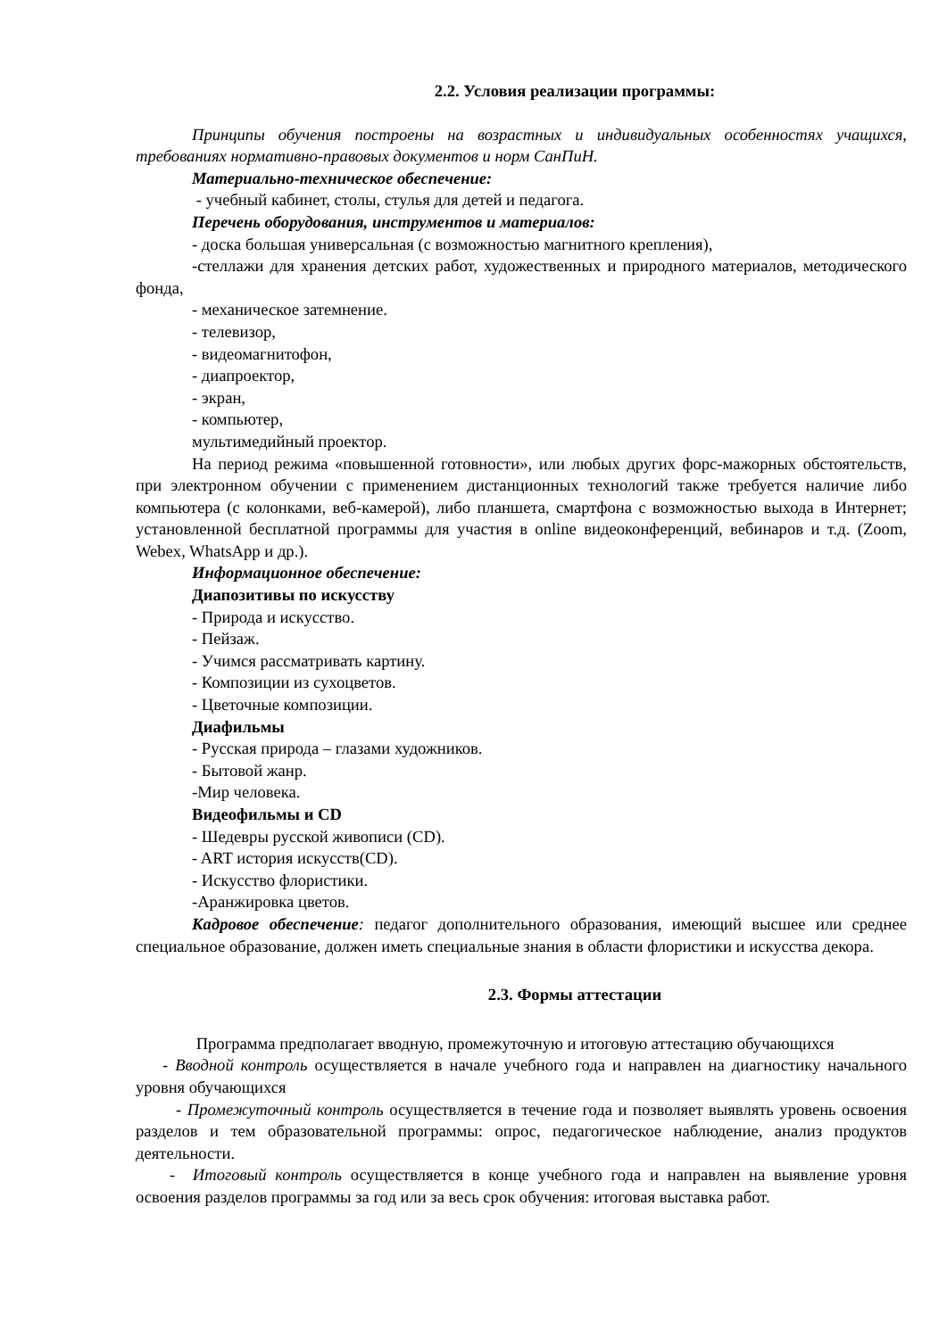2.2. Условия реализации программы:
Принципы обучения построены на возрастных и индивидуальных особенностях учащихся, требованиях нормативно-правовых документов и норм СанПиН.
Материально-техническое обеспечение:
- учебный кабинет, столы, стулья для детей и педагога.
Перечень оборудования, инструментов и материалов:
- доска большая универсальная (с возможностью магнитного крепления),
-стеллажи для хранения детских работ, художественных и природного материалов, методического фонда,
- механическое затемнение.
- телевизор,
- видеомагнитофон,
- диапроектор,
- экран,
- компьютер,
мультимедийный проектор.
На период режима «повышенной готовности», или любых других форс-мажорных обстоятельств, при электронном обучении с применением дистанционных технологий также требуется наличие либо компьютера (с колонками, веб-камерой), либо планшета, смартфона с возможностью выхода в Интернет; установленной бесплатной программы для участия в online видеоконференций, вебинаров и т.д. (Zoom, Webex, WhatsApp и др.).
Информационное обеспечение:
Диапозитивы по искусству
- Природа и искусство.
- Пейзаж.
- Учимся рассматривать картину.
- Композиции из сухоцветов.
- Цветочные композиции.
Диафильмы
- Русская природа – глазами художников.
- Бытовой жанр.
-Мир человека.
Видеофильмы и CD
- Шедевры русской живописи (CD).
- ART история искусств(CD).
- Искусство флористики.
-Аранжировка цветов.
Кадровое обеспечение: педагог дополнительного образования, имеющий высшее или среднее специальное образование, должен иметь специальные знания в области флористики и искусства декора.
2.3. Формы аттестации
Программа предполагает вводную, промежуточную и итоговую аттестацию обучающихся
- Вводной контроль осуществляется в начале учебного года и направлен на диагностику начального уровня обучающихся
- Промежуточный контроль осуществляется в течение года и позволяет выявлять уровень освоения разделов и тем образовательной программы: опрос, педагогическое наблюдение, анализ продуктов деятельности.
- Итоговый контроль осуществляется в конце учебного года и направлен на выявление уровня освоения разделов программы за год или за весь срок обучения: итоговая выставка работ.